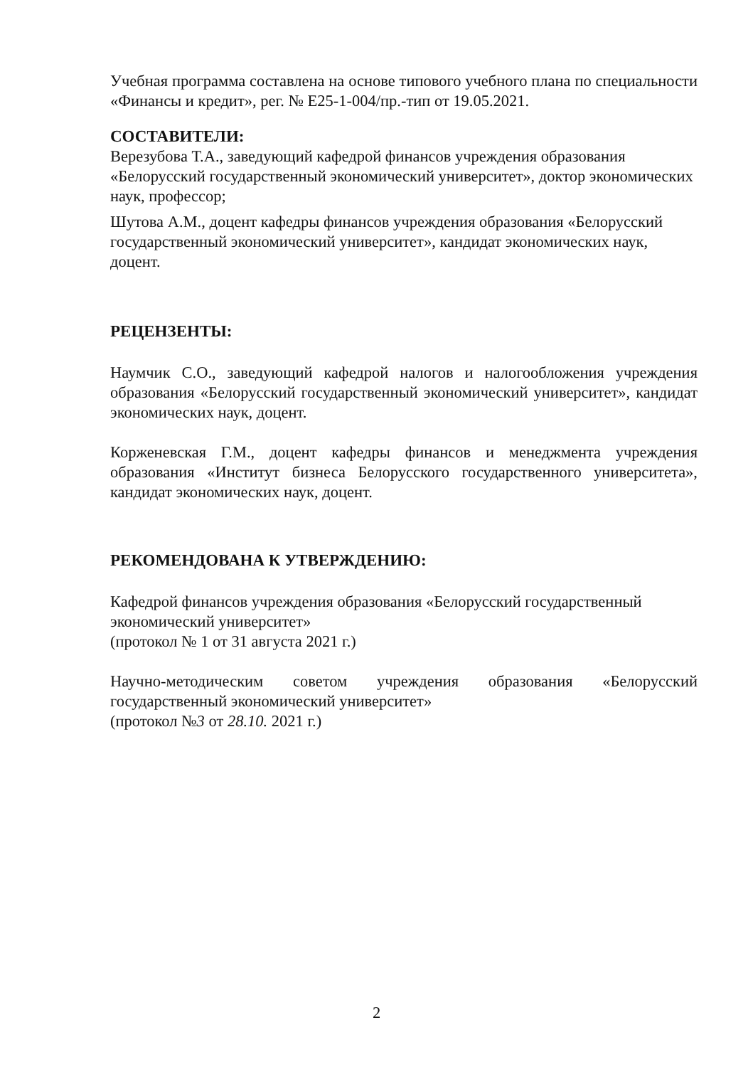Учебная программа составлена на основе типового учебного плана по специальности «Финансы и кредит», рег. № Е25-1-004/пр.-тип от 19.05.2021.
СОСТАВИТЕЛИ:
Верезубова Т.А., заведующий кафедрой финансов учреждения образования «Белорусский государственный экономический университет», доктор экономических наук, профессор;
Шутова А.М., доцент кафедры финансов учреждения образования «Белорусский государственный экономический университет», кандидат экономических наук, доцент.
РЕЦЕНЗЕНТЫ:
Наумчик С.О., заведующий кафедрой налогов и налогообложения учреждения образования «Белорусский государственный экономический университет», кандидат экономических наук, доцент.
Корженевская Г.М., доцент кафедры финансов и менеджмента учреждения образования «Институт бизнеса Белорусского государственного университета», кандидат экономических наук, доцент.
РЕКОМЕНДОВАНА К УТВЕРЖДЕНИЮ:
Кафедрой финансов учреждения образования «Белорусский государственный экономический университет»
(протокол № 1 от 31 августа 2021 г.)
Научно-методическим советом учреждения образования «Белорусский государственный экономический университет»
(протокол №3 от 28.10. 2021 г.)
2